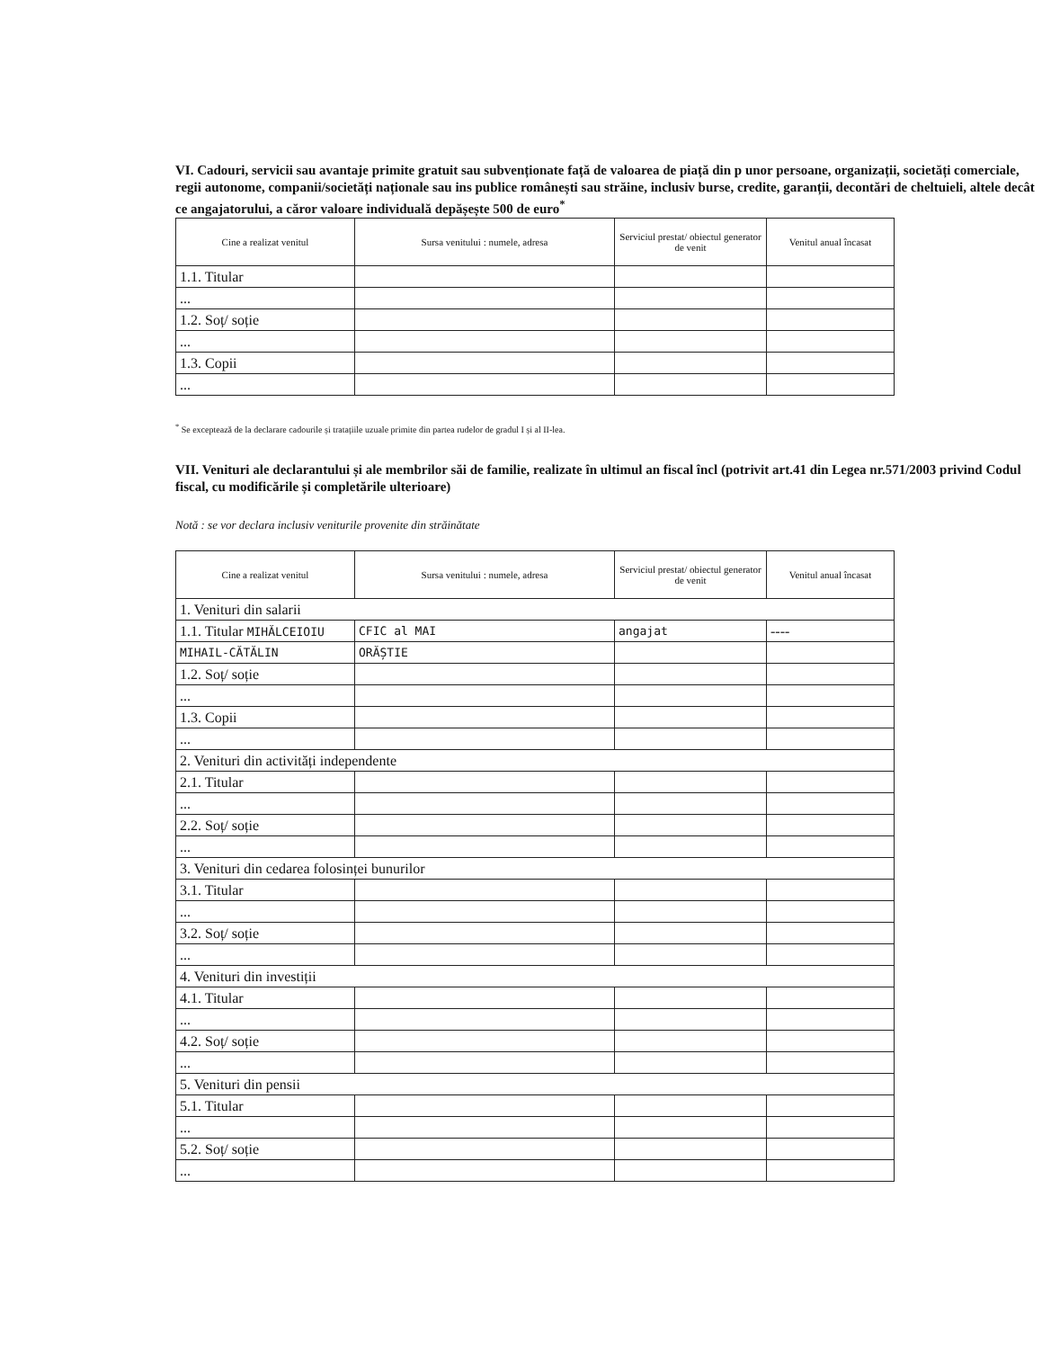VI. Cadouri, servicii sau avantaje primite gratuit sau subvenționate față de valoarea de piață din p unor persoane, organizații, societăți comerciale, regii autonome, companii/societăți naționale sau ins publice românești sau străine, inclusiv burse, credite, garanții, decontări de cheltuieli, altele decât ce angajatorului, a căror valoare individuală depășește 500 de euro<sup>*</sup>
| Cine a realizat venitul | Sursa venitului : numele, adresa | Serviciul prestat/ obiectul generator de venit | Venitul anual încasat |
| --- | --- | --- | --- |
| 1.1. Titular | | | |
| ... | | | |
| 1.2. Soț/ soție | | | |
| ... | | | |
| 1.3. Copii | | | |
| ... | | | |
<sup>*</sup> Se exceptează de la declarare cadourile și tratațiile uzuale primite din partea rudelor de gradul I și al II-lea.
VII. Venituri ale declarantului și ale membrilor săi de familie, realizate în ultimul an fiscal încl (potrivit art.41 din Legea nr.571/2003 privind Codul fiscal, cu modificările și completările ulterioare)
Notă : se vor declara inclusiv veniturile provenite din străinătate
| Cine a realizat venitul | Sursa venitului : numele, adresa | Serviciul prestat/ obiectul generator de venit | Venitul anual încasat |
| --- | --- | --- | --- |
| 1. Venituri din salarii | | | |
| 1.1. Titular MIHĂLCEIOIU | CFIC al MAI | angajat | ---- |
| MIHAIL-CĂTĂLIN | ORĂȘTIE | | |
| 1.2. Soț/ soție | | | |
| ... | | | |
| 1.3. Copii | | | |
| ... | | | |
| 2. Venituri din activități independente | | | |
| 2.1. Titular | | | |
| ... | | | |
| 2.2. Soț/ soție | | | |
| ... | | | |
| 3. Venituri din cedarea folosinței bunurilor | | | |
| 3.1. Titular | | | |
| ... | | | |
| 3.2. Soț/ soție | | | |
| ... | | | |
| 4. Venituri din investiții | | | |
| 4.1. Titular | | | |
| ... | | | |
| 4.2. Soț/ soție | | | |
| ... | | | |
| 5. Venituri din pensii | | | |
| 5.1. Titular | | | |
| ... | | | |
| 5.2. Soț/ soție | | | |
| ... | | | |